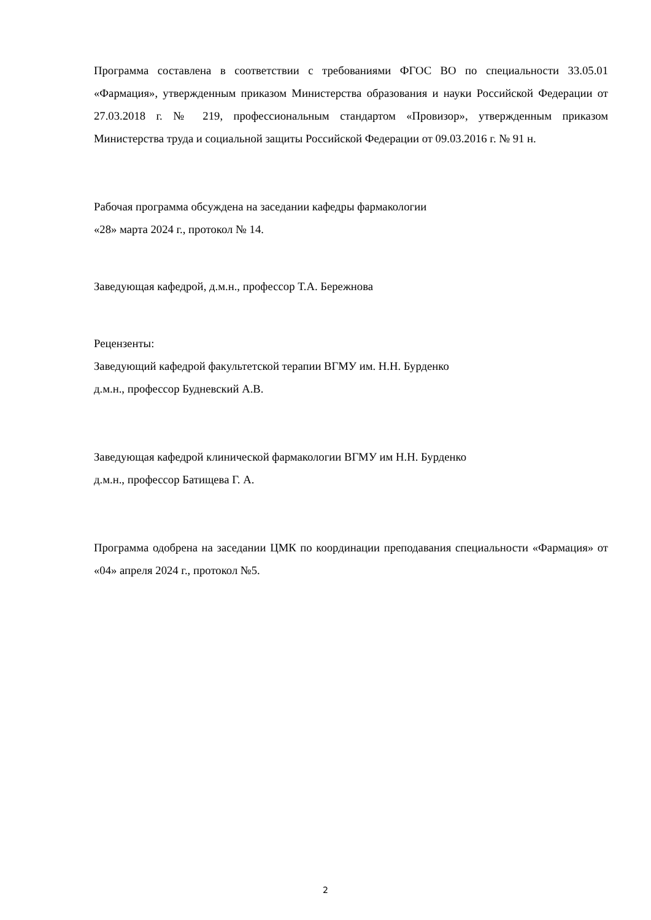Программа составлена в соответствии с требованиями ФГОС ВО по специальности 33.05.01 «Фармация», утвержденным приказом Министерства образования и науки Российской Федерации от 27.03.2018 г. № 219, профессиональным стандартом «Провизор», утвержденным приказом Министерства труда и социальной защиты Российской Федерации от 09.03.2016 г. № 91 н.
Рабочая программа обсуждена на заседании кафедры фармакологии
«28» марта 2024 г., протокол № 14.
Заведующая кафедрой, д.м.н., профессор Т.А. Бережнова
Рецензенты:
Заведующий кафедрой факультетской терапии ВГМУ им. Н.Н. Бурденко
д.м.н., профессор Будневский А.В.
Заведующая кафедрой клинической фармакологии ВГМУ им Н.Н. Бурденко
д.м.н., профессор Батищева Г. А.
Программа одобрена на заседании ЦМК по координации преподавания специальности «Фармация» от «04» апреля 2024 г., протокол №5.
2